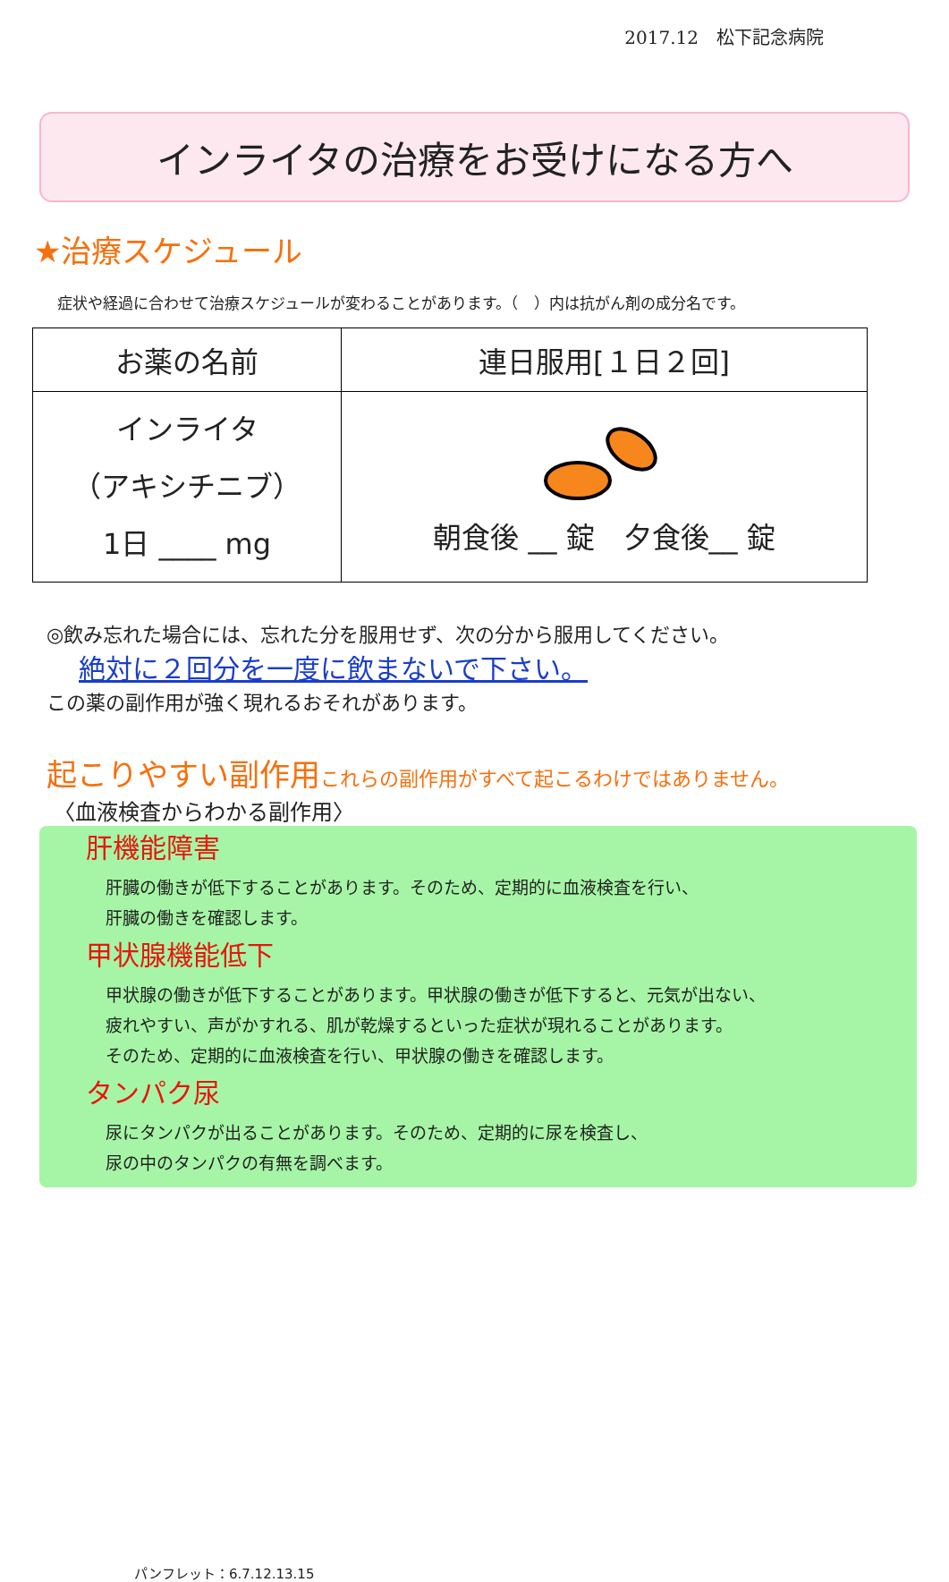2017.12　松下記念病院
インライタの治療をお受けになる方へ
★治療スケジュール
症状や経過に合わせて治療スケジュールが変わることがあります。（　）内は抗がん剤の成分名です。
| お薬の名前 | 連日服用[１日２回] |
| --- | --- |
| インライタ （アキシチニブ） 1日 ____ mg | 朝食後 __ 錠 夕食後__ 錠 |
◎飲み忘れた場合には、忘れた分を服用せず、次の分から服用してください。
絶対に２回分を一度に飲まないで下さい。
この薬の副作用が強く現れるおそれがあります。
起こりやすい副作用これらの副作用がすべて起こるわけではありません。
〈血液検査からわかる副作用〉
肝機能障害
肝臓の働きが低下することがあります。そのため、定期的に血液検査を行い、
肝臓の働きを確認します。
甲状腺機能低下
甲状腺の働きが低下することがあります。甲状腺の働きが低下すると、元気が出ない、
疲れやすい、声がかすれる、肌が乾燥するといった症状が現れることがあります。
そのため、定期的に血液検査を行い、甲状腺の働きを確認します。
タンパク尿
尿にタンパクが出ることがあります。そのため、定期的に尿を検査し、
尿の中のタンパクの有無を調べます。
パンフレット：6.7.12.13.15